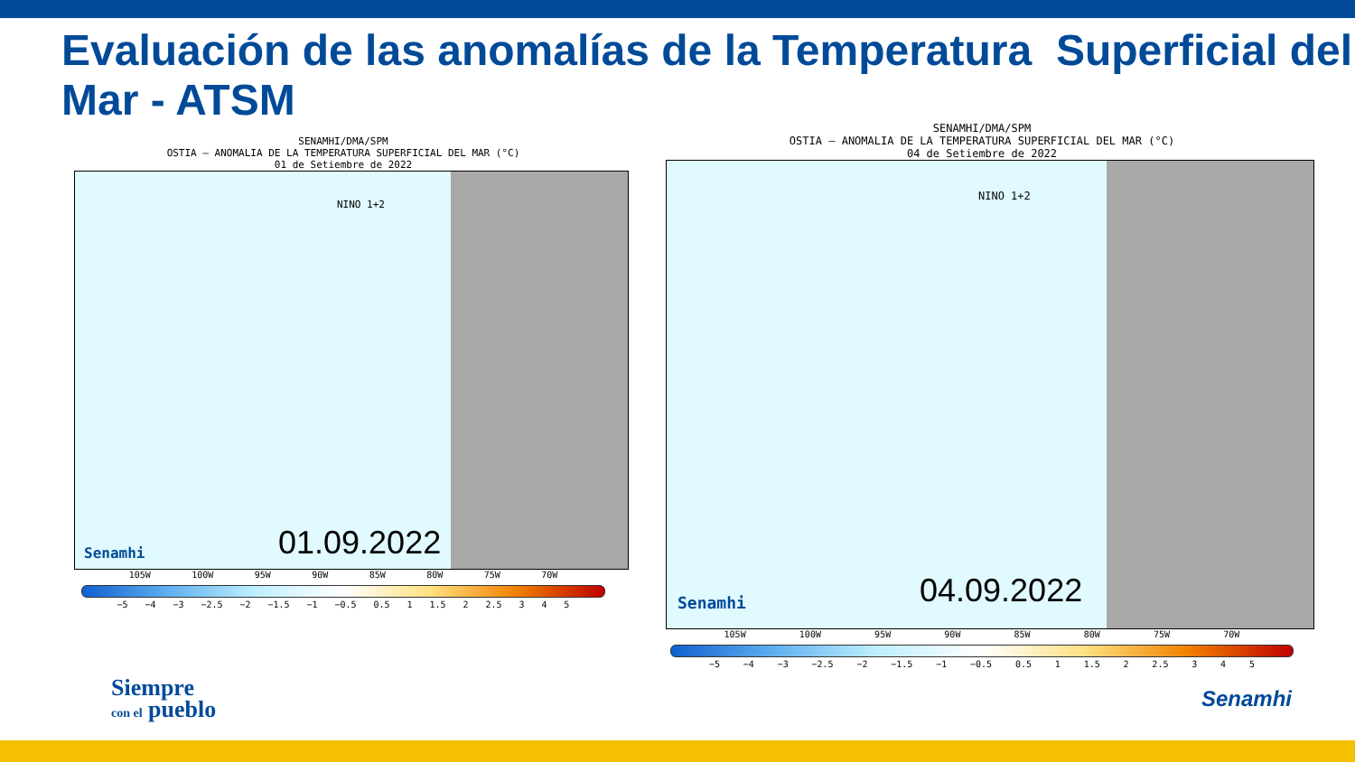Evaluación de las anomalías de la Temperatura Superficial del Mar - ATSM
SENAMHI/DMA/SPM
OSTIA – ANOMALIA DE LA TEMPERATURA SUPERFICIAL DEL MAR (°C)
01 de Setiembre de 2022
NINO 1+2
01.09.2022
Senamhi
105W 100W 95W 90W 85W 80W 75W 70W
−5 −4 −3 −2.5 −2 −1.5 −1 −0.5 0.5 1 1.5 2 2.5 3 4 5
SENAMHI/DMA/SPM
OSTIA – ANOMALIA DE LA TEMPERATURA SUPERFICIAL DEL MAR (°C)
04 de Setiembre de 2022
NINO 1+2
04.09.2022
Senamhi
105W 100W 95W 90W 85W 80W 75W 70W
−5 −4 −3 −2.5 −2 −1.5 −1 −0.5 0.5 1 1.5 2 2.5 3 4 5
Siempre
con el pueblo
Senamhi